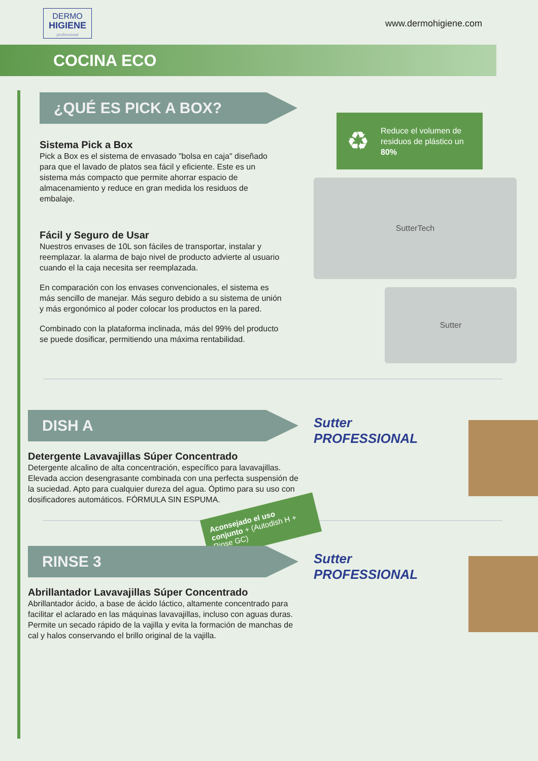DERMO
HIGIENE
professional
www.dermohigiene.com
COCINA ECO
¿QUÉ ES PICK A BOX?
Sistema Pick a Box
Pick a Box es el sistema de envasado "bolsa en caja" diseñado para que el lavado de platos sea fácil y eficiente. Este es un sistema más compacto que permite ahorrar espacio de almacenamiento y reduce en gran medida los residuos de embalaje.
Fácil y Seguro de Usar
Nuestros envases de 10L son fáciles de transportar, instalar y reemplazar. la alarma de bajo nivel de producto advierte al usuario cuando el la caja necesita ser reemplazada.
En comparación con los envases convencionales, el sistema es más sencillo de manejar. Más seguro debido a su sistema de unión y más ergonómico al poder colocar los productos en la pared.
Combinado con la plataforma inclinada, más del 99% del producto se puede dosificar, permitiendo una máxima rentabilidad.
♻
Reduce el volumen de residuos de plástico un 80%
SutterTech
Sutter
DISH A
Detergente Lavavajillas Súper Concentrado
Detergente alcalino de alta concentración, específico para lavavajillas. Elevada accion desengrasante combinada con una perfecta suspensión de la suciedad. Apto para cualquier dureza del agua. Óptimo para su uso con dosificadores automáticos. FÓRMULA SIN ESPUMA.
Sutter PROFESSIONAL
Aconsejado el uso conjunto + (Autodish H + Rinse GC)
RINSE 3
Abrillantador Lavavajillas Súper Concentrado
Abrillantador ácido, a base de ácido láctico, altamente concentrado para facilitar el aclarado en las máquinas lavavajillas, incluso con aguas duras. Permite un secado rápido de la vajilla y evita la formación de manchas de cal y halos conservando el brillo original de la vajilla.
Sutter PROFESSIONAL